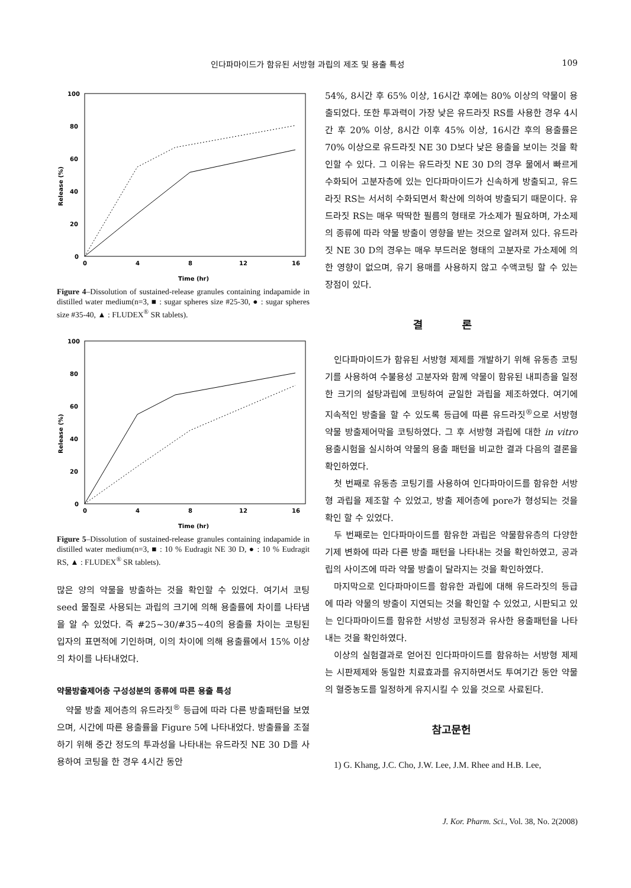인다파마이드가 함유된 서방형 과립의 제조 및 용출 특성 109
100
80
60
40
20
0
0
4
8
12
16
Time (hr)
Release (%)
Figure 4–Dissolution of sustained-release granules containing indapamide in distilled water medium(n=3, ■ : sugar spheres size #25-30, ● : sugar spheres size #35-40, ▲ : FLUDEX<sup>®</sup> SR tablets).
100
80
60
40
20
0
0
4
8
12
16
Time (hr)
Release (%)
Figure 5–Dissolution of sustained-release granules containing indapamide in distilled water medium(n=3, ■ : 10 % Eudragit NE 30 D, ● : 10 % Eudragit RS, ▲ : FLUDEX<sup>®</sup> SR tablets).
많은 양의 약물을 방출하는 것을 확인할 수 있었다. 여기서 코팅 seed 물질로 사용되는 과립의 크기에 의해 용출률에 차이를 나타냄을 알 수 있었다. 즉 #25~30/#35~40의 용출률 차이는 코팅된 입자의 표면적에 기인하며, 이의 차이에 의해 용출률에서 15% 이상의 차이를 나타내었다.
약물방출제어층 구성성분의 종류에 따른 용출 특성
약물 방출 제어층의 유드라짓<sup>®</sup> 등급에 따라 다른 방출패턴을 보였으며, 시간에 따른 용출률을 Figure 5에 나타내었다. 방출률을 조절하기 위해 중간 정도의 투과성을 나타내는 유드라짓 NE 30 D를 사용하여 코팅을 한 경우 4시간 동안
54%, 8시간 후 65% 이상, 16시간 후에는 80% 이상의 약물이 용출되었다. 또한 투과력이 가장 낮은 유드라짓 RS를 사용한 경우 4시간 후 20% 이상, 8시간 이후 45% 이상, 16시간 후의 용출률은 70% 이상으로 유드라짓 NE 30 D보다 낮은 용출을 보이는 것을 확인할 수 있다. 그 이유는 유드라짓 NE 30 D의 경우 물에서 빠르게 수화되어 고분자층에 있는 인다파마이드가 신속하게 방출되고, 유드라짓 RS는 서서히 수화되면서 확산에 의하여 방출되기 때문이다. 유드라짓 RS는 매우 딱딱한 필름의 형태로 가소제가 필요하며, 가소제의 종류에 따라 약물 방출이 영향을 받는 것으로 알려져 있다. 유드라짓 NE 30 D의 경우는 매우 부드러운 형태의 고분자로 가소제에 의한 영향이 없으며, 유기 용매를 사용하지 않고 수액코팅 할 수 있는 장점이 있다.
결 론
인다파마이드가 함유된 서방형 제제를 개발하기 위해 유동층 코팅기를 사용하여 수불용성 고분자와 함께 약물이 함유된 내피층을 일정한 크기의 설탕과립에 코팅하여 균일한 과립을 제조하였다. 여기에 지속적인 방출을 할 수 있도록 등급에 따른 유드라짓<sup>®</sup>으로 서방형 약물 방출제어막을 코팅하였다. 그 후 서방형 과립에 대한 in vitro 용출시험을 실시하여 약물의 용출 패턴을 비교한 결과 다음의 결론을 확인하였다.
첫 번째로 유동층 코팅기를 사용하여 인다파마이드를 함유한 서방형 과립을 제조할 수 있었고, 방출 제어층에 pore가 형성되는 것을 확인 할 수 있었다.
두 번째로는 인다파마이드를 함유한 과립은 약물함유층의 다양한 기제 변화에 따라 다른 방출 패턴을 나타내는 것을 확인하였고, 공과립의 사이즈에 따라 약물 방출이 달라지는 것을 확인하였다.
마지막으로 인다파마이드를 함유한 과립에 대해 유드라짓의 등급에 따라 약물의 방출이 지연되는 것을 확인할 수 있었고, 시판되고 있는 인다파마이드를 함유한 서방성 코팅정과 유사한 용출패턴을 나타내는 것을 확인하였다.
이상의 실험결과로 얻어진 인다파마이드를 함유하는 서방형 제제는 시판제제와 동일한 치료효과를 유지하면서도 투여기간 동안 약물의 혈중농도를 일정하게 유지시킬 수 있을 것으로 사료된다.
참고문헌
1) G. Khang, J.C. Cho, J.W. Lee, J.M. Rhee and H.B. Lee,
J. Kor. Pharm. Sci., Vol. 38, No. 2(2008)